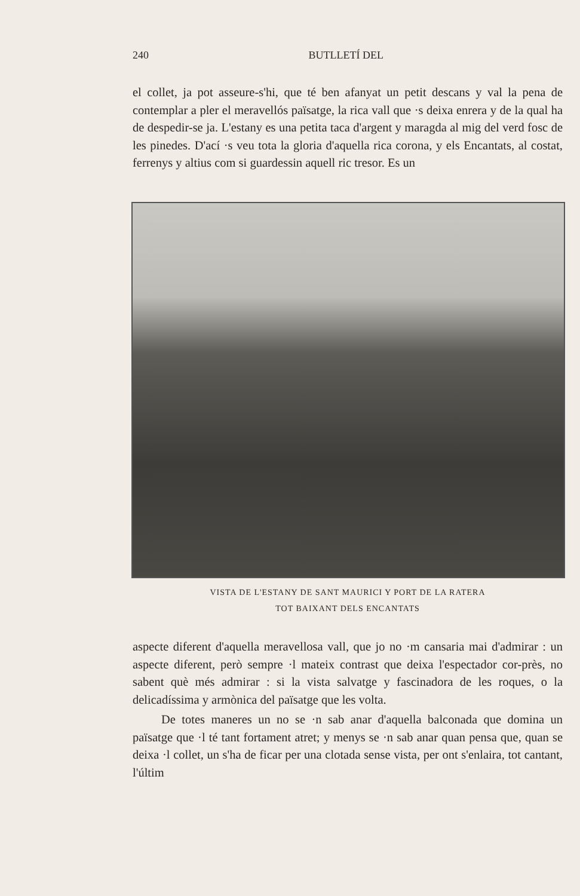240 BUTLLETÍ DEL
el collet, ja pot asseure-s'hi, que té ben afanyat un petit descans y val la pena de contemplar a pler el meravellós païsatge, la rica vall que ·s deixa enrera y de la qual ha de despedir-se ja. L'estany es una petita taca d'argent y maragda al mig del verd fosc de les pinedes. D'ací ·s veu tota la gloria d'aquella rica corona, y els Encantats, al costat, ferrenys y altius com si guardessin aquell ric tresor. Es un
VISTA DE L'ESTANY DE SANT MAURICI Y PORT DE LA RATERA
TOT BAIXANT DELS ENCANTATS
aspecte diferent d'aquella meravellosa vall, que jo no ·m cansaria mai d'admirar : un aspecte diferent, però sempre ·l mateix contrast que deixa l'espectador cor-près, no sabent què més admirar : si la vista salvatge y fascinadora de les roques, o la delicadíssima y armònica del païsatge que les volta.
De totes maneres un no se ·n sab anar d'aquella balconada que domina un païsatge que ·l té tant fortament atret; y menys se ·n sab anar quan pensa que, quan se deixa ·l collet, un s'ha de ficar per una clotada sense vista, per ont s'enlaira, tot cantant, l'últim